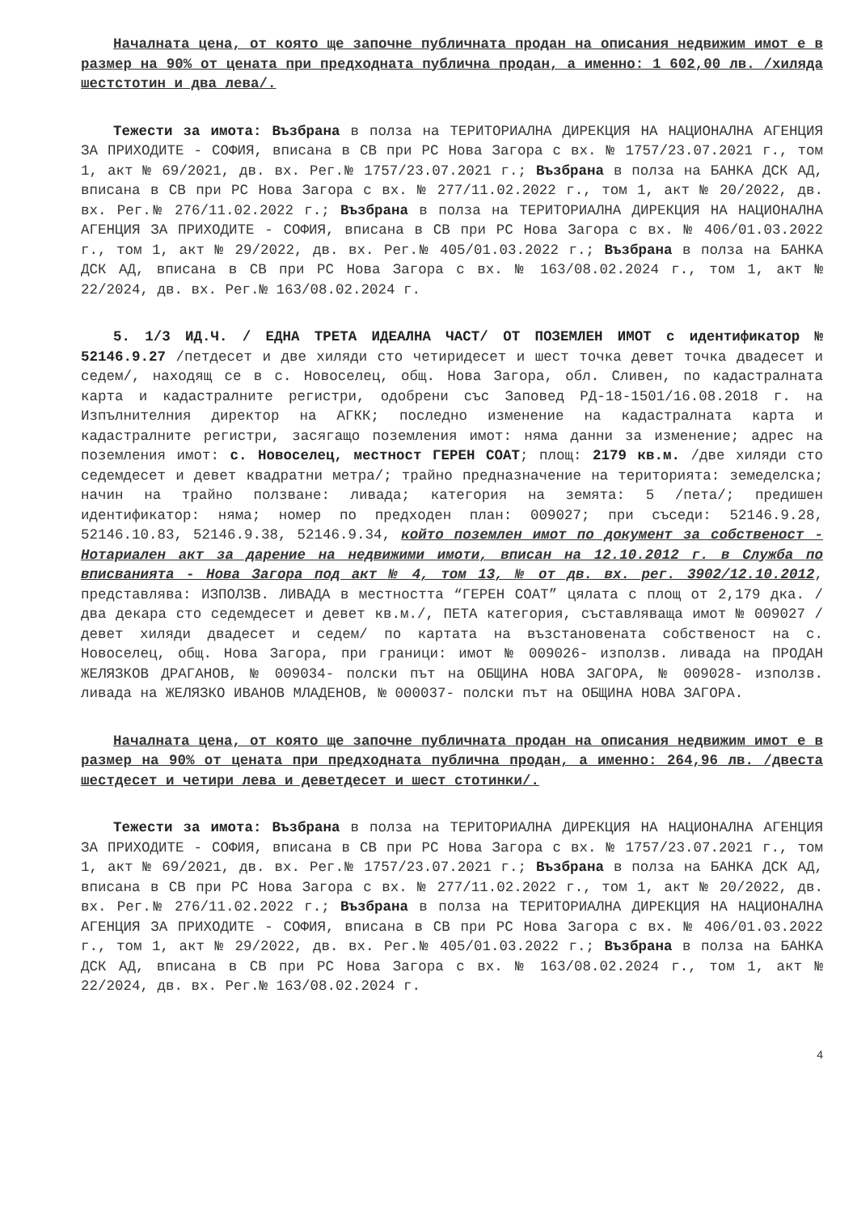Началната цена, от която ще започне публичната продан на описания недвижим имот е в размер на 90% от цената при предходната публична продан, а именно: 1 602,00 лв. /хиляда шестстотин и два лева/.
Тежести за имота: Възбрана в полза на ТЕРИТОРИАЛНА ДИРЕКЦИЯ НА НАЦИОНАЛНА АГЕНЦИЯ ЗА ПРИХОДИТЕ - СОФИЯ, вписана в СВ при РС Нова Загора с вх. № 1757/23.07.2021 г., том 1, акт № 69/2021, дв. вх. Рег.№ 1757/23.07.2021 г.; Възбрана в полза на БАНКА ДСК АД, вписана в СВ при РС Нова Загора с вх. № 277/11.02.2022 г., том 1, акт № 20/2022, дв. вх. Рег.№ 276/11.02.2022 г.; Възбрана в полза на ТЕРИТОРИАЛНА ДИРЕКЦИЯ НА НАЦИОНАЛНА АГЕНЦИЯ ЗА ПРИХОДИТЕ - СОФИЯ, вписана в СВ при РС Нова Загора с вх. № 406/01.03.2022 г., том 1, акт № 29/2022, дв. вх. Рег.№ 405/01.03.2022 г.; Възбрана в полза на БАНКА ДСК АД, вписана в СВ при РС Нова Загора с вх. № 163/08.02.2024 г., том 1, акт № 22/2024, дв. вх. Рег.№ 163/08.02.2024 г.
5. 1/3 ИД.Ч. / ЕДНА ТРЕТА ИДЕАЛНА ЧАСТ/ ОТ ПОЗЕМЛЕН ИМОТ с идентификатор № 52146.9.27 /петдесет и две хиляди сто четиридесет и шест точка девет точка двадесет и седем/, находящ се в с. Новоселец, общ. Нова Загора, обл. Сливен, по кадастралната карта и кадастралните регистри, одобрени със Заповед РД-18-1501/16.08.2018 г. на Изпълнителния директор на АГКК; последно изменение на кадастралната карта и кадастралните регистри, засягащо поземления имот: няма данни за изменение; адрес на поземления имот: с. Новоселец, местност ГЕРЕН СОАТ; площ: 2179 кв.м. /две хиляди сто седемдесет и девет квадратни метра/; трайно предназначение на територията: земеделска; начин на трайно ползване: ливада; категория на земята: 5 /пета/; предишен идентификатор: няма; номер по предходен план: 009027; при съседи: 52146.9.28, 52146.10.83, 52146.9.38, 52146.9.34, който поземлен имот по документ за собственост - Нотариален акт за дарение на недвижими имоти, вписан на 12.10.2012 г. в Служба по вписванията - Нова Загора под акт № 4, том 13, № от дв. вх. рег. 3902/12.10.2012, представлява: ИЗПОЛЗВ. ЛИВАДА в местността “ГЕРЕН СОАТ” цялата с площ от 2,179 дка. /два декара сто седемдесет и девет кв.м./, ПЕТА категория, съставляваща имот № 009027 /девет хиляди двадесет и седем/ по картата на възстановената собственост на с. Новоселец, общ. Нова Загора, при граници: имот № 009026- използв. ливада на ПРОДАН ЖЕЛЯЗКОВ ДРАГАНОВ, № 009034- полски път на ОБЩИНА НОВА ЗАГОРА, № 009028- използв. ливада на ЖЕЛЯЗКО ИВАНОВ МЛАДЕНОВ, № 000037- полски път на ОБЩИНА НОВА ЗАГОРА.
Началната цена, от която ще започне публичната продан на описания недвижим имот е в размер на 90% от цената при предходната публична продан, а именно: 264,96 лв. /двеста шестдесет и четири лева и деветдесет и шест стотинки/.
Тежести за имота: Възбрана в полза на ТЕРИТОРИАЛНА ДИРЕКЦИЯ НА НАЦИОНАЛНА АГЕНЦИЯ ЗА ПРИХОДИТЕ - СОФИЯ, вписана в СВ при РС Нова Загора с вх. № 1757/23.07.2021 г., том 1, акт № 69/2021, дв. вх. Рег.№ 1757/23.07.2021 г.; Възбрана в полза на БАНКА ДСК АД, вписана в СВ при РС Нова Загора с вх. № 277/11.02.2022 г., том 1, акт № 20/2022, дв. вх. Рег.№ 276/11.02.2022 г.; Възбрана в полза на ТЕРИТОРИАЛНА ДИРЕКЦИЯ НА НАЦИОНАЛНА АГЕНЦИЯ ЗА ПРИХОДИТЕ - СОФИЯ, вписана в СВ при РС Нова Загора с вх. № 406/01.03.2022 г., том 1, акт № 29/2022, дв. вх. Рег.№ 405/01.03.2022 г.; Възбрана в полза на БАНКА ДСК АД, вписана в СВ при РС Нова Загора с вх. № 163/08.02.2024 г., том 1, акт № 22/2024, дв. вх. Рег.№ 163/08.02.2024 г.
4